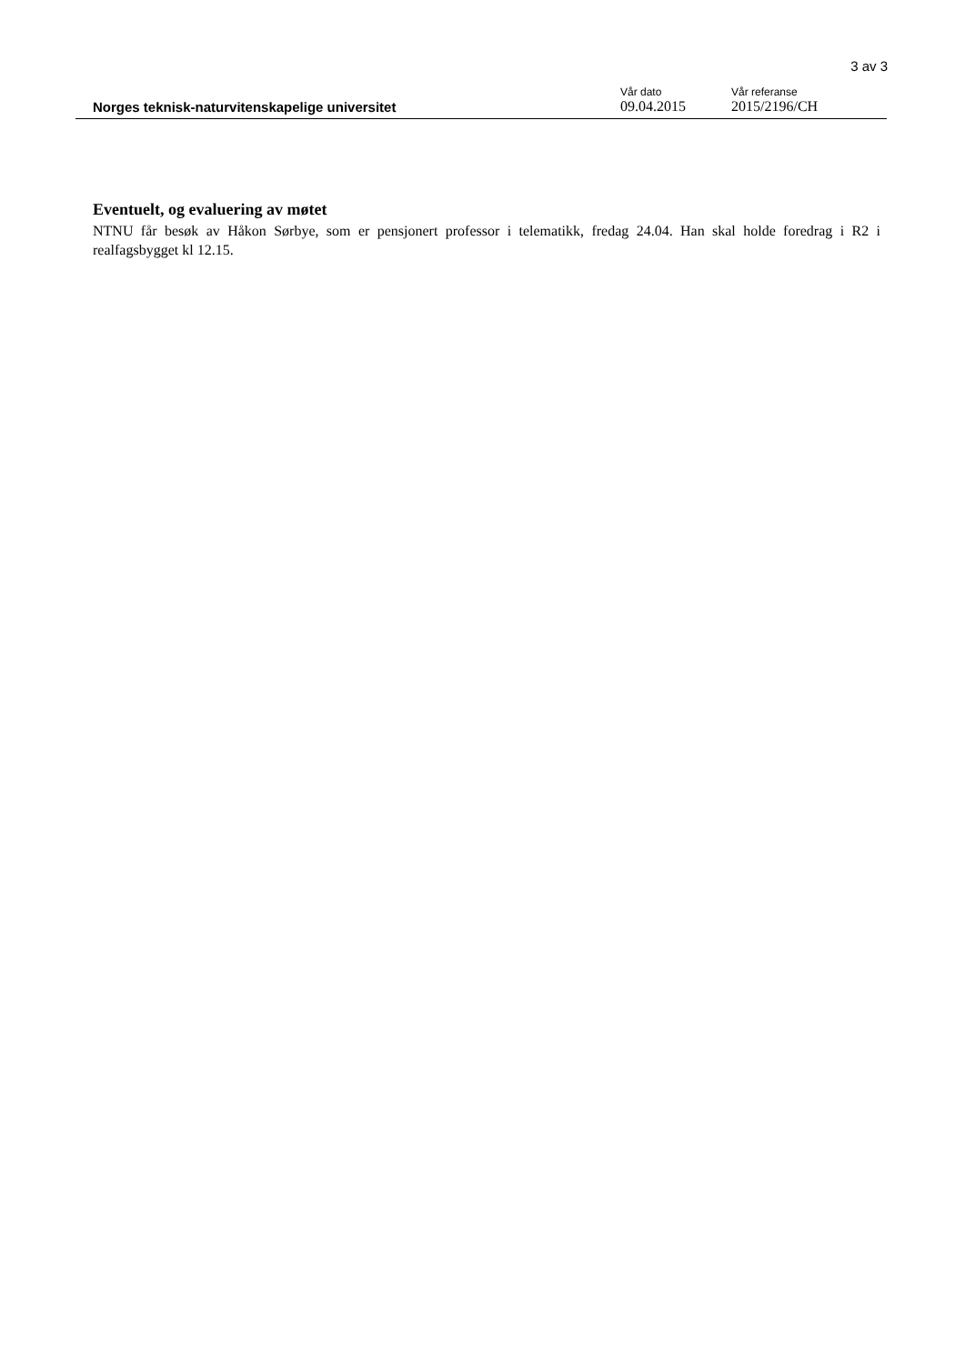3 av 3
Norges teknisk-naturvitenskapelige universitet
Vår dato
09.04.2015
Vår referanse
2015/2196/CH
Eventuelt, og evaluering av møtet
NTNU får besøk av Håkon Sørbye, som er pensjonert professor i telematikk, fredag 24.04. Han skal holde foredrag i R2 i realfagsbygget kl 12.15.